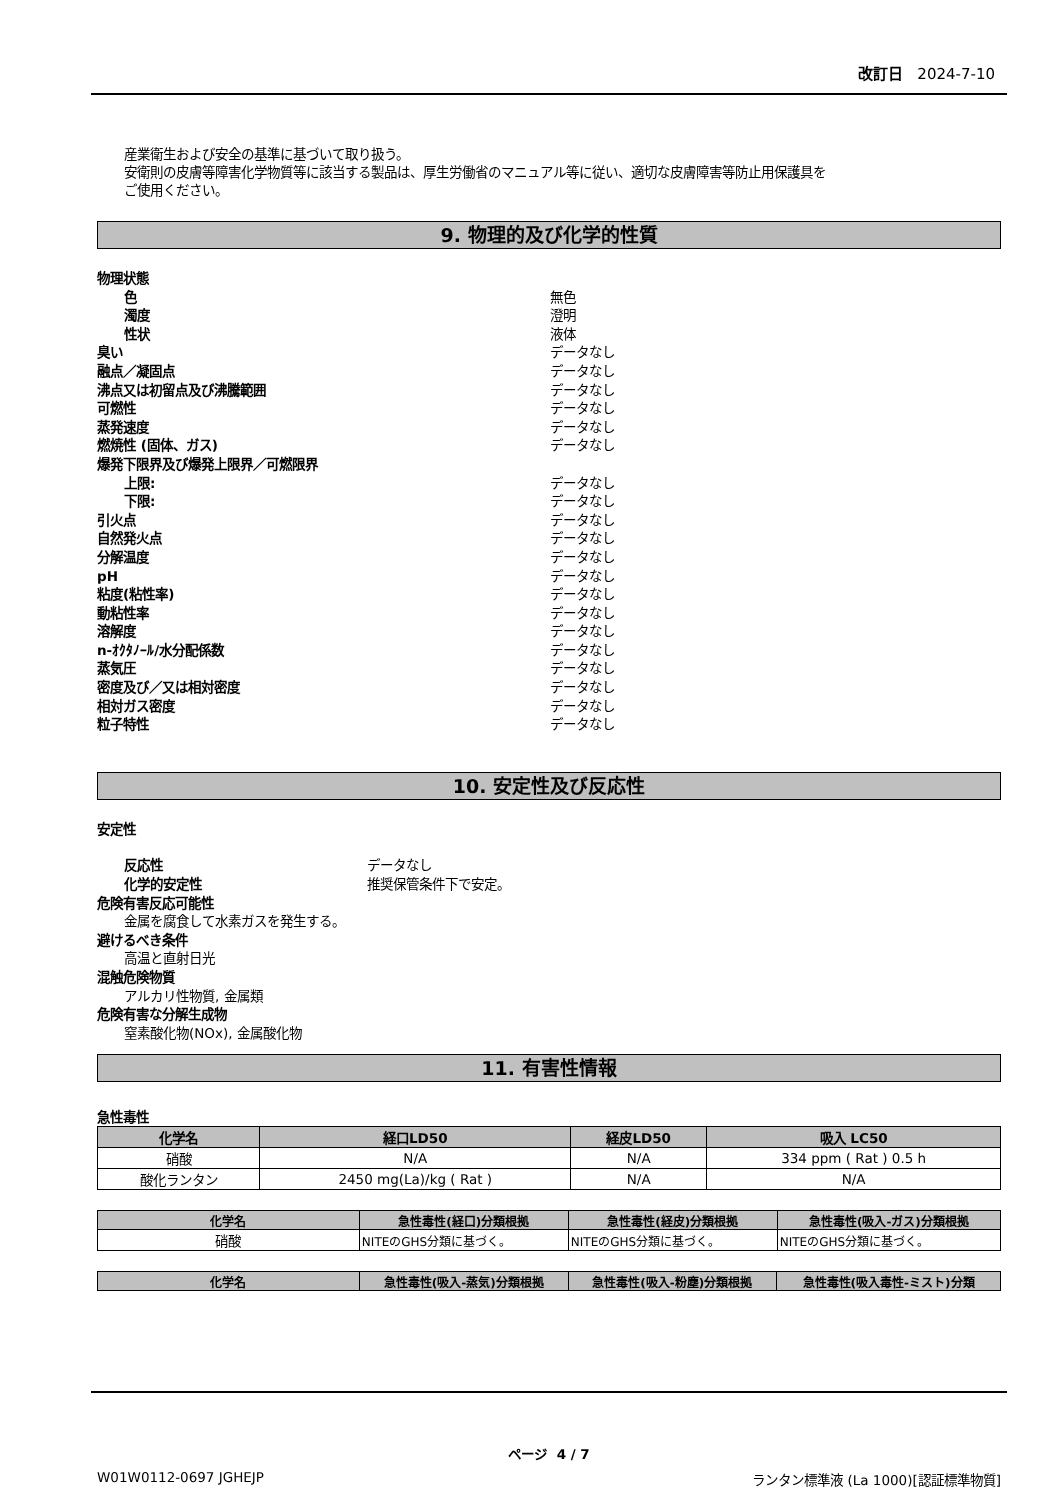改訂日 2024-7-10
産業衛生および安全の基準に基づいて取り扱う。
安衛則の皮膚等障害化学物質等に該当する製品は、厚生労働省のマニュアル等に従い、適切な皮膚障害等防止用保護具を
ご使用ください。
9. 物理的及び化学的性質
物理状態
色 無色
濁度 澄明
性状 液体
臭い データなし
融点／凝固点 データなし
沸点又は初留点及び沸騰範囲 データなし
可燃性 データなし
蒸発速度 データなし
燃焼性 (固体、ガス) データなし
爆発下限界及び爆発上限界／可燃限界
上限: データなし
下限: データなし
引火点 データなし
自然発火点 データなし
分解温度 データなし
pH データなし
粘度(粘性率) データなし
動粘性率 データなし
溶解度 データなし
n-ｵｸﾀﾉｰﾙ/水分配係数 データなし
蒸気圧 データなし
密度及び／又は相対密度 データなし
相対ガス密度 データなし
粒子特性 データなし
10. 安定性及び反応性
安定性
反応性 データなし
化学的安定性 推奨保管条件下で安定。
危険有害反応可能性
金属を腐食して水素ガスを発生する。
避けるべき条件
高温と直射日光
混触危険物質
アルカリ性物質, 金属類
危険有害な分解生成物
窒素酸化物(NOx), 金属酸化物
11. 有害性情報
急性毒性
| 化学名 | 経口LD50 | 経皮LD50 | 吸入 LC50 |
| --- | --- | --- | --- |
| 硝酸 | N/A | N/A | 334 ppm ( Rat ) 0.5 h |
| 酸化ランタン | 2450 mg(La)/kg ( Rat ) | N/A | N/A |
| 化学名 | 急性毒性(経口)分類根拠 | 急性毒性(経皮)分類根拠 | 急性毒性(吸入-ガス)分類根拠 |
| --- | --- | --- | --- |
| 硝酸 | NITEのGHS分類に基づく。 | NITEのGHS分類に基づく。 | NITEのGHS分類に基づく。 |
| 化学名 | 急性毒性(吸入-蒸気)分類根拠 | 急性毒性(吸入-粉塵)分類根拠 | 急性毒性(吸入毒性-ミスト)分類 |
| --- | --- | --- | --- |
ページ 4 / 7
W01W0112-0697 JGHEJP ランタン標準液 (La 1000)[認証標準物質]